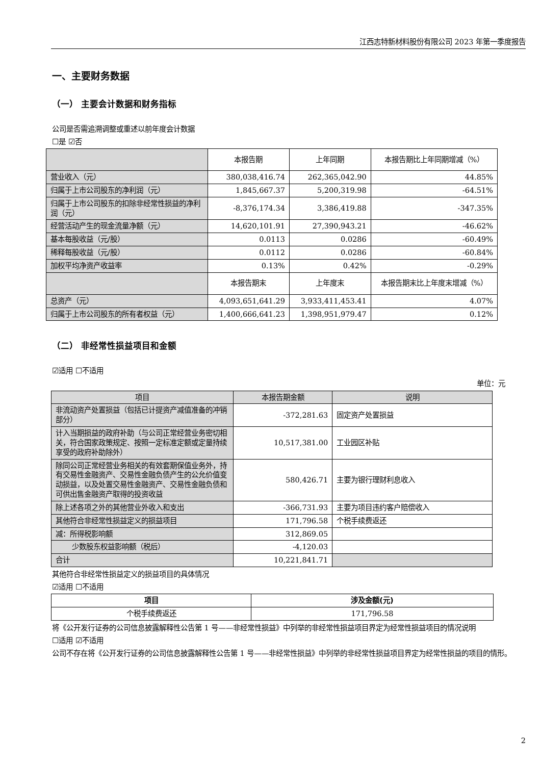江西志特新材料股份有限公司 2023 年第一季度报告
一、主要财务数据
（一） 主要会计数据和财务指标
公司是否需追溯调整或重述以前年度会计数据
☐是 ☑否
| | 本报告期 | 上年同期 | 本报告期比上年同期增减（%） |
| 营业收入（元） | 380,038,416.74 | 262,365,042.90 | 44.85% |
| 归属于上市公司股东的净利润（元） | 1,845,667.37 | 5,200,319.98 | -64.51% |
| 归属于上市公司股东的扣除非经常性损益的净利润（元） | -8,376,174.34 | 3,386,419.88 | -347.35% |
| 经营活动产生的现金流量净额（元） | 14,620,101.91 | 27,390,943.21 | -46.62% |
| 基本每股收益（元/股） | 0.0113 | 0.0286 | -60.49% |
| 稀释每股收益（元/股） | 0.0112 | 0.0286 | -60.84% |
| 加权平均净资产收益率 | 0.13% | 0.42% | -0.29% |
| | 本报告期末 | 上年度末 | 本报告期末比上年度末增减（%） |
| 总资产（元） | 4,093,651,641.29 | 3,933,411,453.41 | 4.07% |
| 归属于上市公司股东的所有者权益（元） | 1,400,666,641.23 | 1,398,951,979.47 | 0.12% |
（二） 非经常性损益项目和金额
☑适用 ☐不适用
单位：元
| 项目 | 本报告期金额 | 说明 |
| 非流动资产处置损益（包括已计提资产减值准备的冲销部分） | -372,281.63 | 固定资产处置损益 |
| 计入当期损益的政府补助（与公司正常经营业务密切相关，符合国家政策规定、按照一定标准定额或定量持续享受的政府补助除外） | 10,517,381.00 | 工业园区补贴 |
| 除同公司正常经营业务相关的有效套期保值业务外，持有交易性金融资产、交易性金融负债产生的公允价值变动损益，以及处置交易性金融资产、交易性金融负债和可供出售金融资产取得的投资收益 | 580,426.71 | 主要为银行理财利息收入 |
| 除上述各项之外的其他营业外收入和支出 | -366,731.93 | 主要为项目违约客户赔偿收入 |
| 其他符合非经常性损益定义的损益项目 | 171,796.58 | 个税手续费返还 |
| 减：所得税影响额 | 312,869.05 | |
| 少数股东权益影响额（税后） | -4,120.03 | |
| 合计 | 10,221,841.71 | |
其他符合非经常性损益定义的损益项目的具体情况
☑适用 ☐不适用
| 项目 | 涉及金额(元) |
| --- | --- |
| 个税手续费返还 | 171,796.58 |
将《公开发行证券的公司信息披露解释性公告第 1 号——非经常性损益》中列举的非经常性损益项目界定为经常性损益项目的情况说明
☐适用 ☑不适用
公司不存在将《公开发行证券的公司信息披露解释性公告第 1 号——非经常性损益》中列举的非经常性损益项目界定为经常性损益的项目的情形。
2